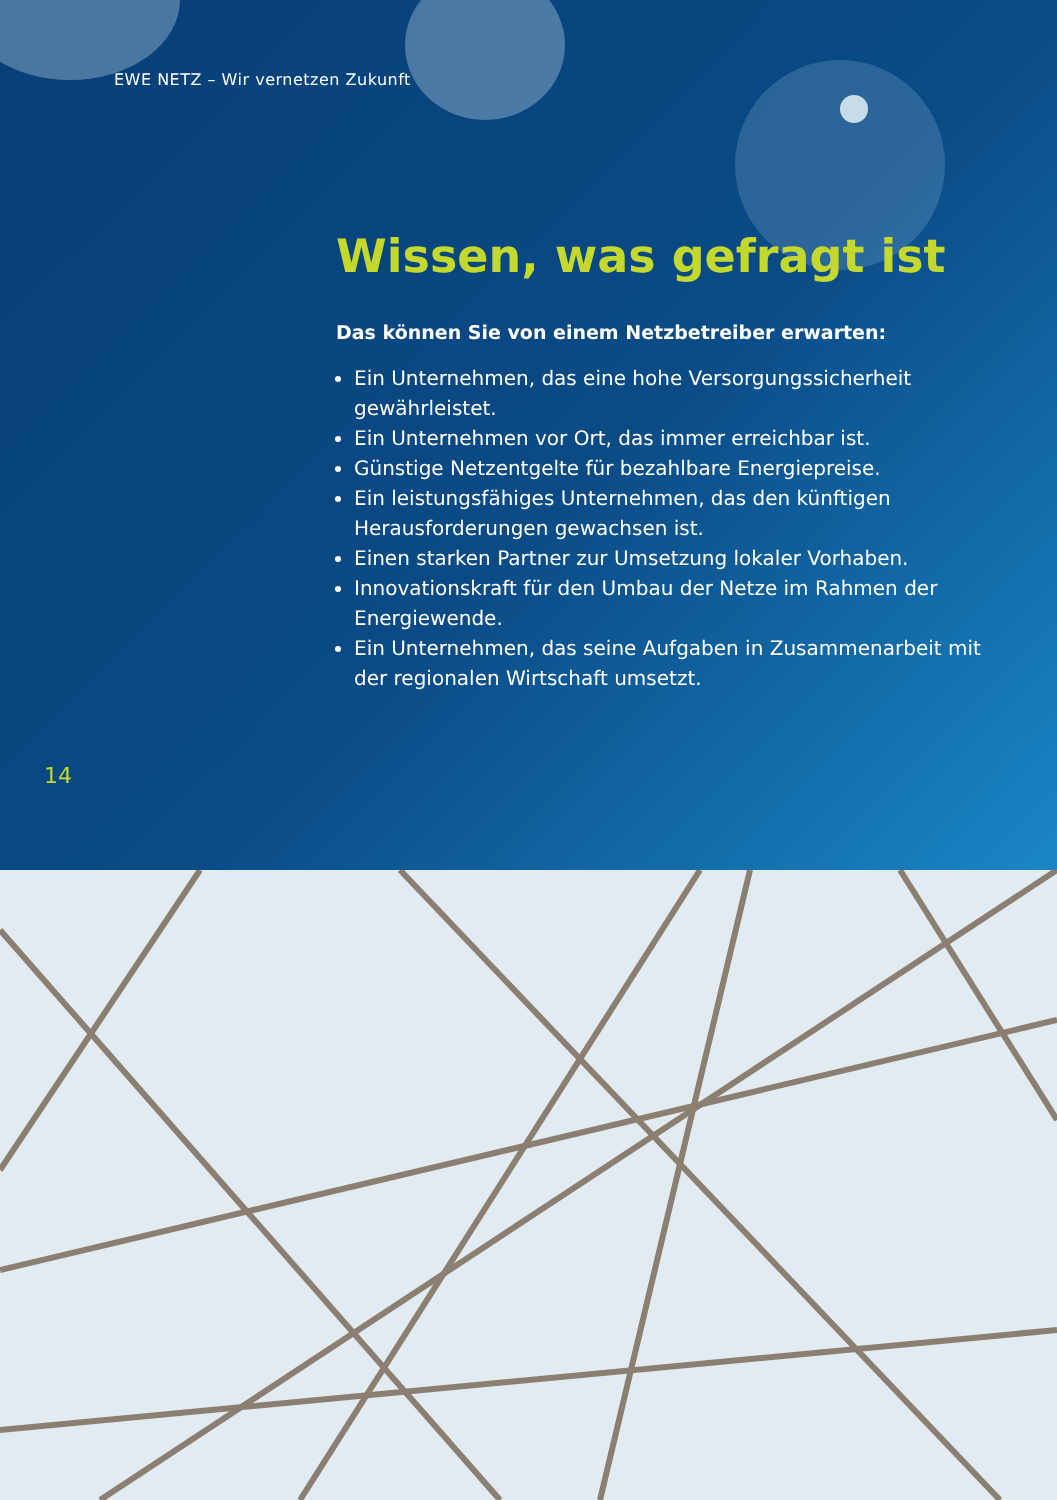EWE NETZ – Wir vernetzen Zukunft
Wissen, was gefragt ist
Das können Sie von einem Netzbetreiber erwarten:
Ein Unternehmen, das eine hohe Versorgungssicherheit gewährleistet.
Ein Unternehmen vor Ort, das immer erreichbar ist.
Günstige Netzentgelte für bezahlbare Energiepreise.
Ein leistungsfähiges Unternehmen, das den künftigen Herausforderungen gewachsen ist.
Einen starken Partner zur Umsetzung lokaler Vorhaben.
Innovationskraft für den Umbau der Netze im Rahmen der Energiewende.
Ein Unternehmen, das seine Aufgaben in Zusammenarbeit mit der regionalen Wirtschaft umsetzt.
14